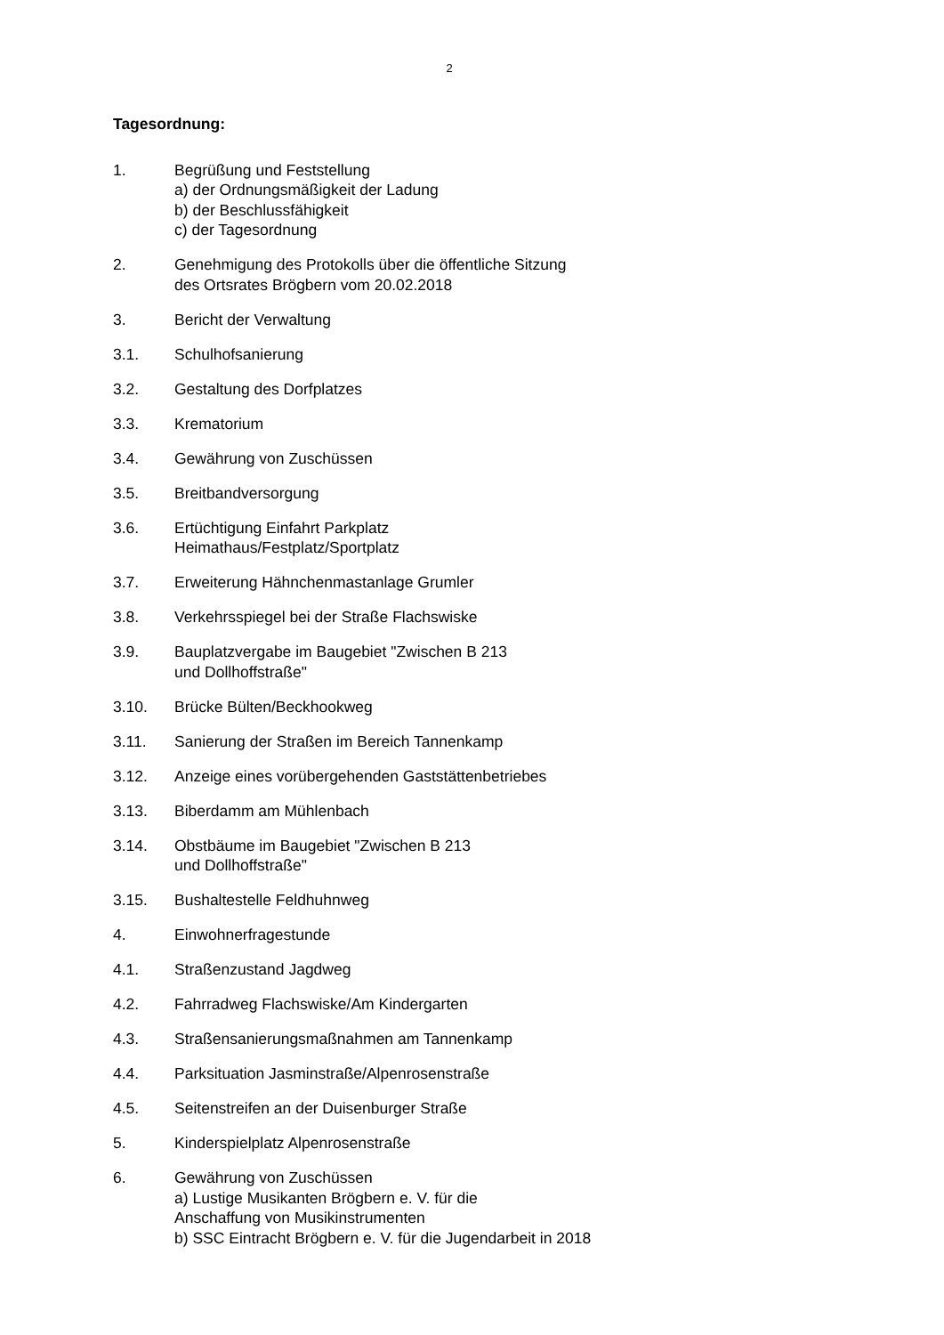2
Tagesordnung:
1. Begrüßung und Feststellung
a) der Ordnungsmäßigkeit der Ladung
b) der Beschlussfähigkeit
c) der Tagesordnung
2. Genehmigung des Protokolls über die öffentliche Sitzung
des Ortsrates Brögbern vom 20.02.2018
3. Bericht der Verwaltung
3.1. Schulhofsanierung
3.2. Gestaltung des Dorfplatzes
3.3. Krematorium
3.4. Gewährung von Zuschüssen
3.5. Breitbandversorgung
3.6. Ertüchtigung Einfahrt Parkplatz
Heimathaus/Festplatz/Sportplatz
3.7. Erweiterung Hähnchenmastanlage Grumler
3.8. Verkehrsspiegel bei der Straße Flachswiske
3.9. Bauplatzvergabe im Baugebiet "Zwischen B 213
und Dollhoffstraße"
3.10. Brücke Bülten/Beckhookweg
3.11. Sanierung der Straßen im Bereich Tannenkamp
3.12. Anzeige eines vorübergehenden Gaststättenbetriebes
3.13. Biberdamm am Mühlenbach
3.14. Obstbäume im Baugebiet "Zwischen B 213
und Dollhoffstraße"
3.15. Bushaltestelle Feldhuhnweg
4. Einwohnerfragestunde
4.1. Straßenzustand Jagdweg
4.2. Fahrradweg Flachswiske/Am Kindergarten
4.3. Straßensanierungsmaßnahmen am Tannenkamp
4.4. Parksituation Jasminstraße/Alpenrosenstraße
4.5. Seitenstreifen an der Duisenburger Straße
5. Kinderspielplatz Alpenrosenstraße
6. Gewährung von Zuschüssen
a) Lustige Musikanten Brögbern e. V. für die
Anschaffung von Musikinstrumenten
b) SSC Eintracht Brögbern e. V. für die Jugendarbeit in 2018